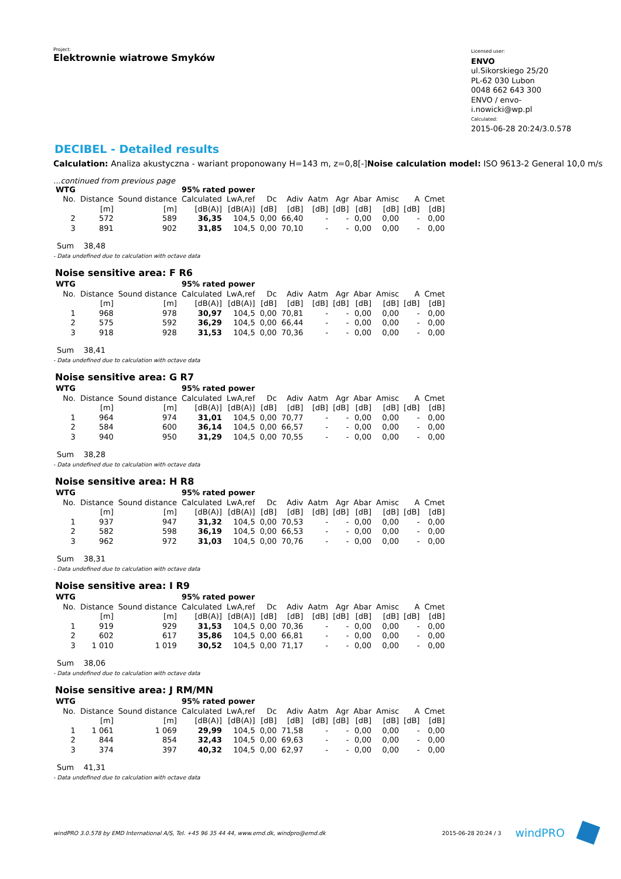Project:
Elektrownie wiatrowe Smyków
Licensed user:
ENVO
ul.Sikorskiego 25/20
PL-62 030 Lubon
0048 662 643 300
ENVO / envo-i.nowicki@wp.pl
Calculated:
2015-06-28 20:24/3.0.578
DECIBEL - Detailed results
Calculation: Analiza akustyczna - wariant proponowany H=143 m, z=0,8[-]Noise calculation model: ISO 9613-2 General 10,0 m/s
...continued from previous page
| WTG | | | 95% rated power | | | | | | | | | |
| --- | --- | --- | --- | --- | --- | --- | --- | --- | --- | --- | --- | --- |
| No. | Distance | Sound distance | Calculated | LwA,ref | Dc | Adiv | Aatm | Agr | Abar | Amisc | A | Cmet |
| | [m] | [m] | [dB(A)] | [dB(A)] | [dB] | [dB] | [dB] | [dB] | [dB] | [dB] | [dB] | [dB] |
| 2 | 572 | 589 | 36,35 | 104,5 | 0,00 | 66,40 | - | - | 0,00 | 0,00 | - | 0,00 |
| 3 | 891 | 902 | 31,85 | 104,5 | 0,00 | 70,10 | - | - | 0,00 | 0,00 | - | 0,00 |
Sum 38,48
- Data undefined due to calculation with octave data
Noise sensitive area: F R6
| WTG | | | 95% rated power | | | | | | | | | |
| --- | --- | --- | --- | --- | --- | --- | --- | --- | --- | --- | --- | --- |
| No. | Distance | Sound distance | Calculated | LwA,ref | Dc | Adiv | Aatm | Agr | Abar | Amisc | A | Cmet |
| | [m] | [m] | [dB(A)] | [dB(A)] | [dB] | [dB] | [dB] | [dB] | [dB] | [dB] | [dB] | [dB] |
| 1 | 968 | 978 | 30,97 | 104,5 | 0,00 | 70,81 | - | - | 0,00 | 0,00 | - | 0,00 |
| 2 | 575 | 592 | 36,29 | 104,5 | 0,00 | 66,44 | - | - | 0,00 | 0,00 | - | 0,00 |
| 3 | 918 | 928 | 31,53 | 104,5 | 0,00 | 70,36 | - | - | 0,00 | 0,00 | - | 0,00 |
Sum 38,41
- Data undefined due to calculation with octave data
Noise sensitive area: G R7
| WTG | | | 95% rated power | | | | | | | | | |
| --- | --- | --- | --- | --- | --- | --- | --- | --- | --- | --- | --- | --- |
| No. | Distance | Sound distance | Calculated | LwA,ref | Dc | Adiv | Aatm | Agr | Abar | Amisc | A | Cmet |
| | [m] | [m] | [dB(A)] | [dB(A)] | [dB] | [dB] | [dB] | [dB] | [dB] | [dB] | [dB] | [dB] |
| 1 | 964 | 974 | 31,01 | 104,5 | 0,00 | 70,77 | - | - | 0,00 | 0,00 | - | 0,00 |
| 2 | 584 | 600 | 36,14 | 104,5 | 0,00 | 66,57 | - | - | 0,00 | 0,00 | - | 0,00 |
| 3 | 940 | 950 | 31,29 | 104,5 | 0,00 | 70,55 | - | - | 0,00 | 0,00 | - | 0,00 |
Sum 38,28
- Data undefined due to calculation with octave data
Noise sensitive area: H R8
| WTG | | | 95% rated power | | | | | | | | | |
| --- | --- | --- | --- | --- | --- | --- | --- | --- | --- | --- | --- | --- |
| No. | Distance | Sound distance | Calculated | LwA,ref | Dc | Adiv | Aatm | Agr | Abar | Amisc | A | Cmet |
| | [m] | [m] | [dB(A)] | [dB(A)] | [dB] | [dB] | [dB] | [dB] | [dB] | [dB] | [dB] | [dB] |
| 1 | 937 | 947 | 31,32 | 104,5 | 0,00 | 70,53 | - | - | 0,00 | 0,00 | - | 0,00 |
| 2 | 582 | 598 | 36,19 | 104,5 | 0,00 | 66,53 | - | - | 0,00 | 0,00 | - | 0,00 |
| 3 | 962 | 972 | 31,03 | 104,5 | 0,00 | 70,76 | - | - | 0,00 | 0,00 | - | 0,00 |
Sum 38,31
- Data undefined due to calculation with octave data
Noise sensitive area: I R9
| WTG | | | 95% rated power | | | | | | | | | |
| --- | --- | --- | --- | --- | --- | --- | --- | --- | --- | --- | --- | --- |
| No. | Distance | Sound distance | Calculated | LwA,ref | Dc | Adiv | Aatm | Agr | Abar | Amisc | A | Cmet |
| | [m] | [m] | [dB(A)] | [dB(A)] | [dB] | [dB] | [dB] | [dB] | [dB] | [dB] | [dB] | [dB] |
| 1 | 919 | 929 | 31,53 | 104,5 | 0,00 | 70,36 | - | - | 0,00 | 0,00 | - | 0,00 |
| 2 | 602 | 617 | 35,86 | 104,5 | 0,00 | 66,81 | - | - | 0,00 | 0,00 | - | 0,00 |
| 3 | 1 010 | 1 019 | 30,52 | 104,5 | 0,00 | 71,17 | - | - | 0,00 | 0,00 | - | 0,00 |
Sum 38,06
- Data undefined due to calculation with octave data
Noise sensitive area: J RM/MN
| WTG | | | 95% rated power | | | | | | | | | |
| --- | --- | --- | --- | --- | --- | --- | --- | --- | --- | --- | --- | --- |
| No. | Distance | Sound distance | Calculated | LwA,ref | Dc | Adiv | Aatm | Agr | Abar | Amisc | A | Cmet |
| | [m] | [m] | [dB(A)] | [dB(A)] | [dB] | [dB] | [dB] | [dB] | [dB] | [dB] | [dB] | [dB] |
| 1 | 1 061 | 1 069 | 29,99 | 104,5 | 0,00 | 71,58 | - | - | 0,00 | 0,00 | - | 0,00 |
| 2 | 844 | 854 | 32,43 | 104,5 | 0,00 | 69,63 | - | - | 0,00 | 0,00 | - | 0,00 |
| 3 | 374 | 397 | 40,32 | 104,5 | 0,00 | 62,97 | - | - | 0,00 | 0,00 | - | 0,00 |
Sum 41,31
- Data undefined due to calculation with octave data
windPRO 3.0.578 by EMD International A/S, Tel. +45 96 35 44 44, www.emd.dk, windpro@emd.dk
2015-06-28 20:24 / 3 windPRO